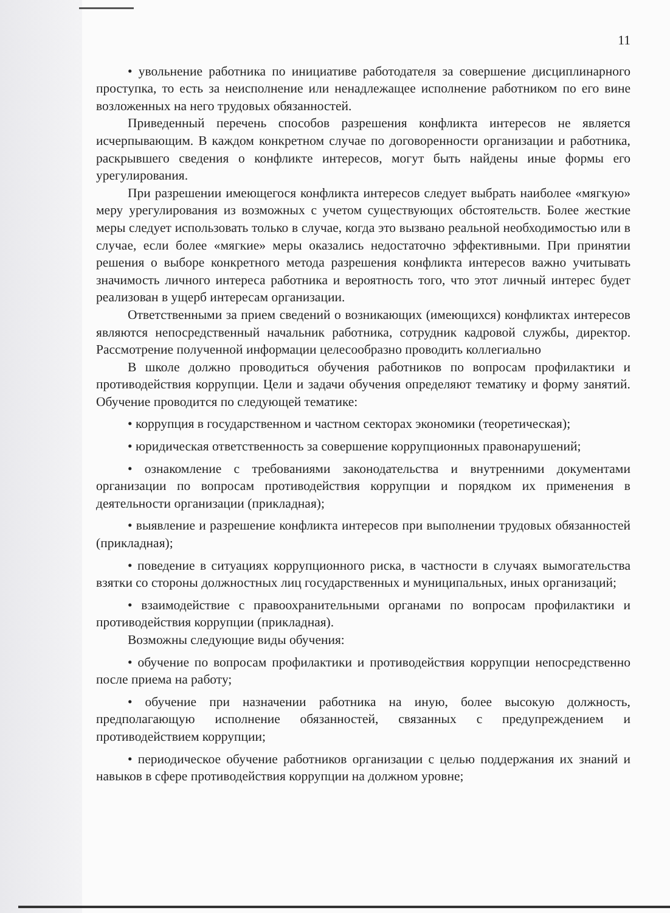11
• увольнение работника по инициативе работодателя за совершение дисциплинарного проступка, то есть за неисполнение или ненадлежащее исполнение работником по его вине возложенных на него трудовых обязанностей.
Приведенный перечень способов разрешения конфликта интересов не является исчерпывающим. В каждом конкретном случае по договоренности организации и работника, раскрывшего сведения о конфликте интересов, могут быть найдены иные формы его урегулирования.
При разрешении имеющегося конфликта интересов следует выбрать наиболее «мягкую» меру урегулирования из возможных с учетом существующих обстоятельств. Более жесткие меры следует использовать только в случае, когда это вызвано реальной необходимостью или в случае, если более «мягкие» меры оказались недостаточно эффективными. При принятии решения о выборе конкретного метода разрешения конфликта интересов важно учитывать значимость личного интереса работника и вероятность того, что этот личный интерес будет реализован в ущерб интересам организации.
Ответственными за прием сведений о возникающих (имеющихся) конфликтах интересов являются непосредственный начальник работника, сотрудник кадровой службы, директор. Рассмотрение полученной информации целесообразно проводить коллегиально
В школе должно проводиться обучения работников по вопросам профилактики и противодействия коррупции. Цели и задачи обучения определяют тематику и форму занятий. Обучение проводится по следующей тематике:
• коррупция в государственном и частном секторах экономики (теоретическая);
• юридическая ответственность за совершение коррупционных правонарушений;
• ознакомление с требованиями законодательства и внутренними документами организации по вопросам противодействия коррупции и порядком их применения в деятельности организации (прикладная);
• выявление и разрешение конфликта интересов при выполнении трудовых обязанностей (прикладная);
• поведение в ситуациях коррупционного риска, в частности в случаях вымогательства взятки со стороны должностных лиц государственных и муниципальных, иных организаций;
• взаимодействие с правоохранительными органами по вопросам профилактики и противодействия коррупции (прикладная).
Возможны следующие виды обучения:
• обучение по вопросам профилактики и противодействия коррупции непосредственно после приема на работу;
• обучение при назначении работника на иную, более высокую должность, предполагающую исполнение обязанностей, связанных с предупреждением и противодействием коррупции;
• периодическое обучение работников организации с целью поддержания их знаний и навыков в сфере противодействия коррупции на должном уровне;